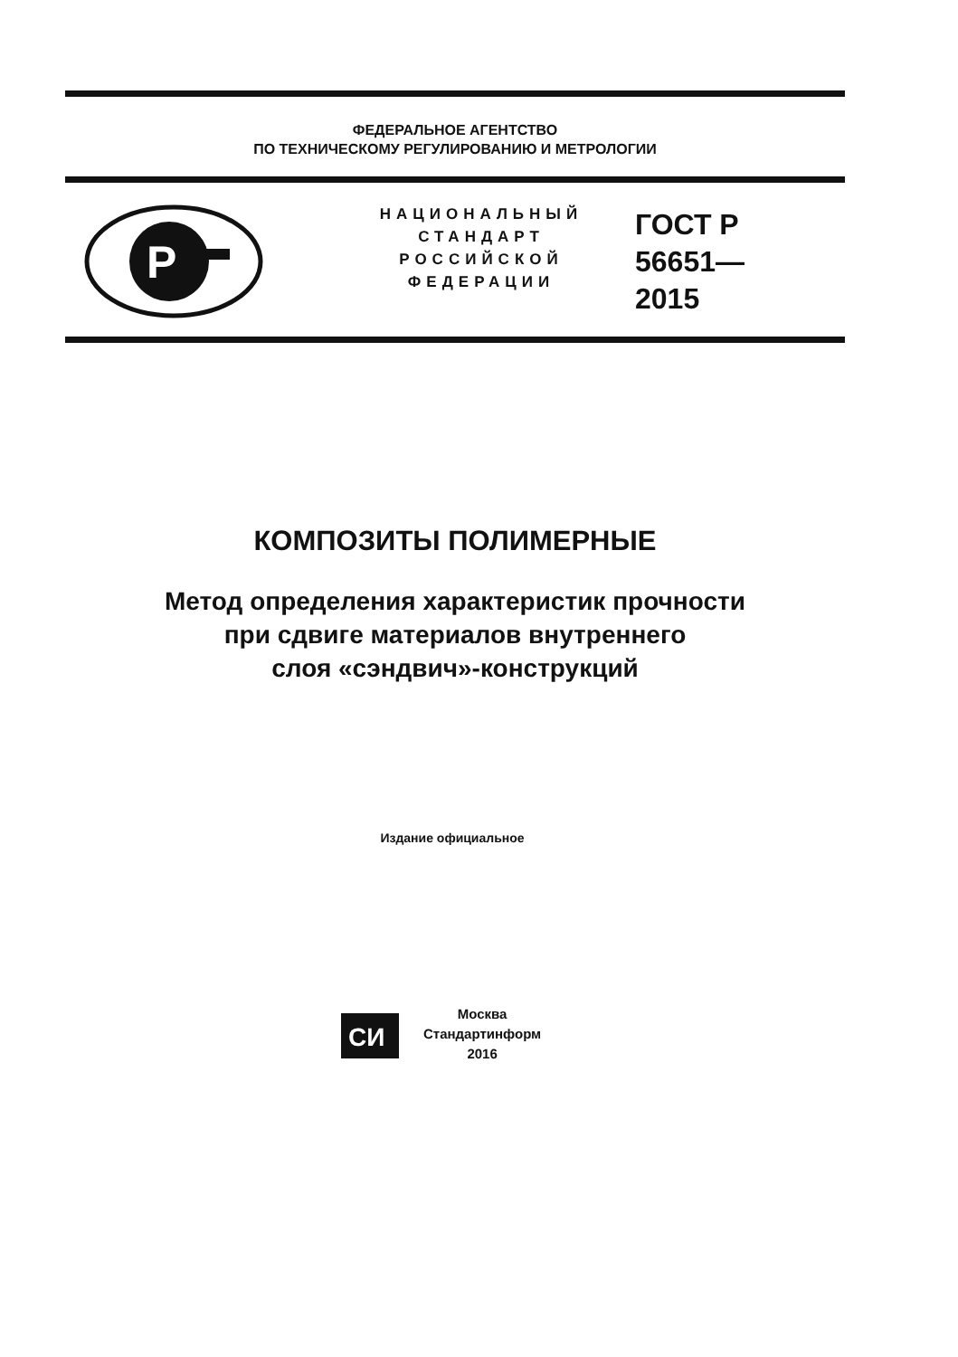ФЕДЕРАЛЬНОЕ АГЕНТСТВО
ПО ТЕХНИЧЕСКОМУ РЕГУЛИРОВАНИЮ И МЕТРОЛОГИИ
P
НАЦИОНАЛЬНЫЙ
СТАНДАРТ
РОССИЙСКОЙ
ФЕДЕРАЦИИ
ГОСТ Р
56651—
2015
КОМПОЗИТЫ ПОЛИМЕРНЫЕ
Метод определения характеристик прочности
при сдвиге материалов внутреннего
слоя «сэндвич»-конструкций
Издание официальное
СИ
Москва
Стандартинформ
2016